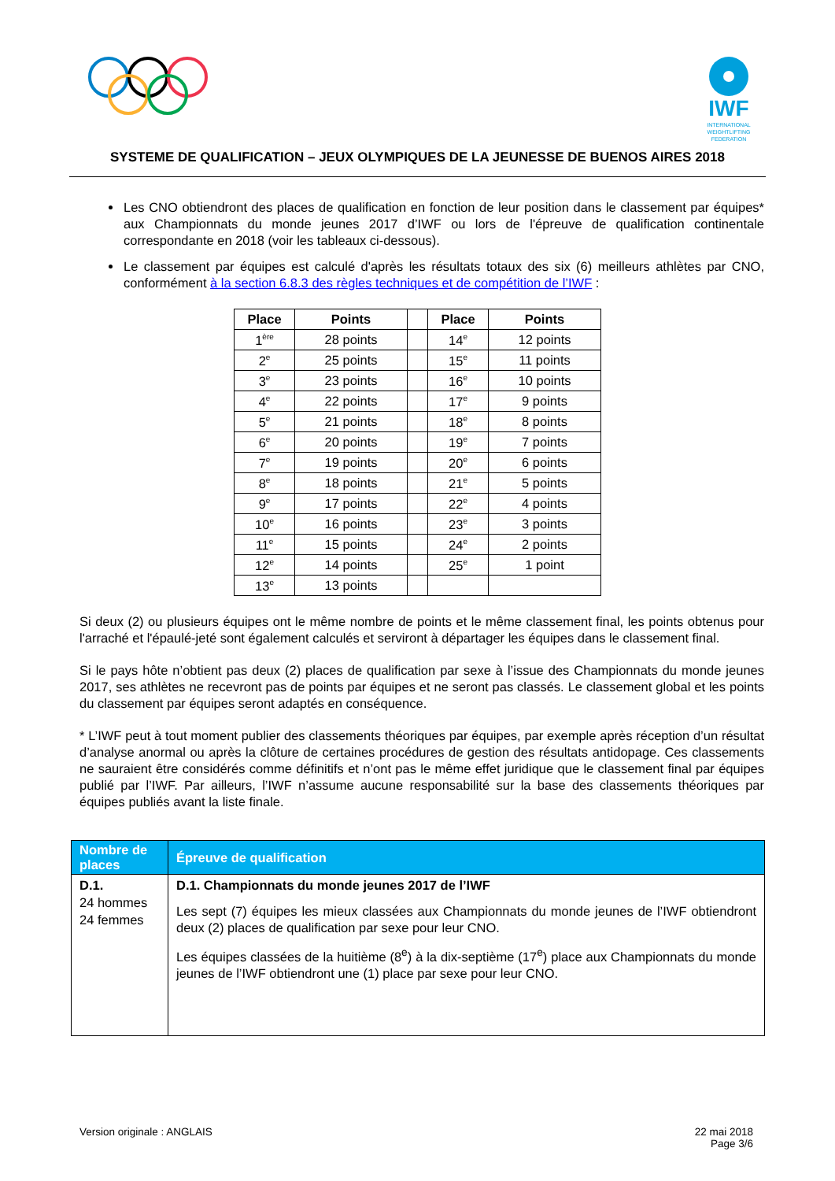IWF
INTERNATIONAL
WEIGHTLIFTING
FEDERATION
SYSTEME DE QUALIFICATION – JEUX OLYMPIQUES DE LA JEUNESSE DE BUENOS AIRES 2018
Les CNO obtiendront des places de qualification en fonction de leur position dans le classement par équipes* aux Championnats du monde jeunes 2017 d’IWF ou lors de l'épreuve de qualification continentale correspondante en 2018 (voir les tableaux ci-dessous).
Le classement par équipes est calculé d'après les résultats totaux des six (6) meilleurs athlètes par CNO, conformément à la section 6.8.3 des règles techniques et de compétition de l’IWF :
| Place | Points | | Place | Points |
| --- | --- | --- | --- | --- |
| 1<sup>ère</sup> | 28 points | | 14<sup>e</sup> | 12 points |
| 2<sup>e</sup> | 25 points | | 15<sup>e</sup> | 11 points |
| 3<sup>e</sup> | 23 points | | 16<sup>e</sup> | 10 points |
| 4<sup>e</sup> | 22 points | | 17<sup>e</sup> | 9 points |
| 5<sup>e</sup> | 21 points | | 18<sup>e</sup> | 8 points |
| 6<sup>e</sup> | 20 points | | 19<sup>e</sup> | 7 points |
| 7<sup>e</sup> | 19 points | | 20<sup>e</sup> | 6 points |
| 8<sup>e</sup> | 18 points | | 21<sup>e</sup> | 5 points |
| 9<sup>e</sup> | 17 points | | 22<sup>e</sup> | 4 points |
| 10<sup>e</sup> | 16 points | | 23<sup>e</sup> | 3 points |
| 11<sup>e</sup> | 15 points | | 24<sup>e</sup> | 2 points |
| 12<sup>e</sup> | 14 points | | 25<sup>e</sup> | 1 point |
| 13<sup>e</sup> | 13 points | | | |
Si deux (2) ou plusieurs équipes ont le même nombre de points et le même classement final, les points obtenus pour l'arraché et l'épaulé-jeté sont également calculés et serviront à départager les équipes dans le classement final.
Si le pays hôte n’obtient pas deux (2) places de qualification par sexe à l’issue des Championnats du monde jeunes 2017, ses athlètes ne recevront pas de points par équipes et ne seront pas classés. Le classement global et les points du classement par équipes seront adaptés en conséquence.
* L’IWF peut à tout moment publier des classements théoriques par équipes, par exemple après réception d’un résultat d’analyse anormal ou après la clôture de certaines procédures de gestion des résultats antidopage. Ces classements ne sauraient être considérés comme définitifs et n’ont pas le même effet juridique que le classement final par équipes publié par l’IWF. Par ailleurs, l’IWF n’assume aucune responsabilité sur la base des classements théoriques par équipes publiés avant la liste finale.
| Nombre de places | Épreuve de qualification |
| --- | --- |
| D.1. 24 hommes 24 femmes | D.1. Championnats du monde jeunes 2017 de l’IWF Les sept (7) équipes les mieux classées aux Championnats du monde jeunes de l’IWF obtiendront deux (2) places de qualification par sexe pour leur CNO. Les équipes classées de la huitième (8<sup>e</sup>) à la dix-septième (17<sup>e</sup>) place aux Championnats du monde jeunes de l’IWF obtiendront une (1) place par sexe pour leur CNO. |
Version originale : ANGLAIS 22 mai 2018
Page 3/6